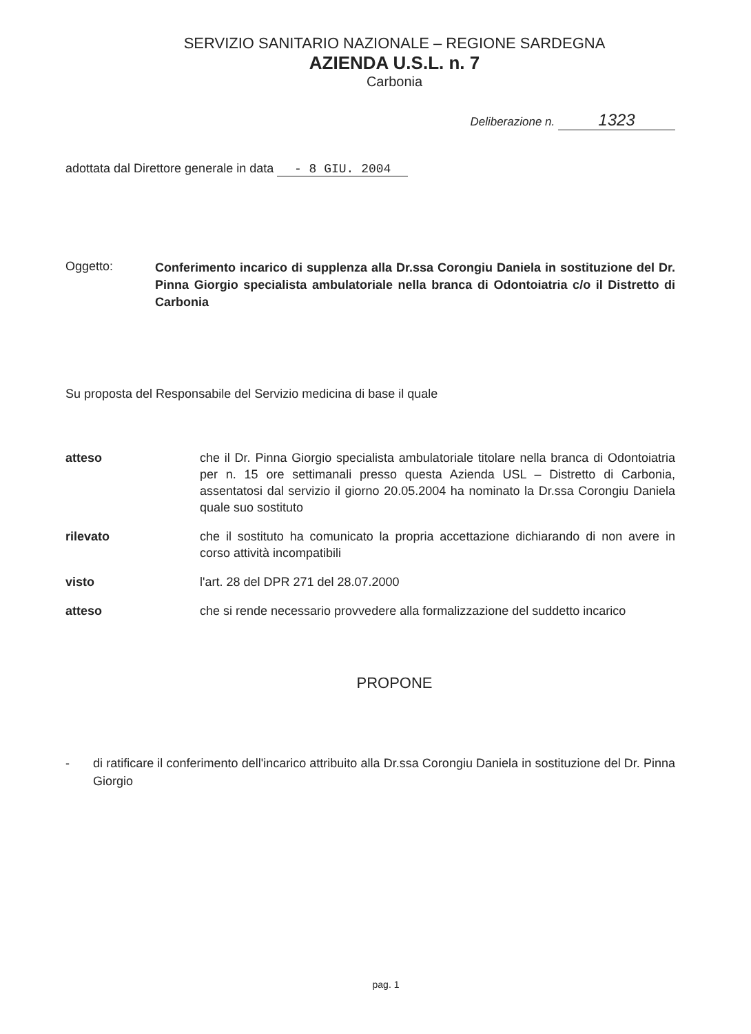SERVIZIO SANITARIO NAZIONALE – REGIONE SARDEGNA
AZIENDA U.S.L. n. 7
Carbonia
Deliberazione n. 1323
adottata dal Direttore generale in data - 8 GIU. 2004
Oggetto:
Conferimento incarico di supplenza alla Dr.ssa Corongiu Daniela in sostituzione del Dr. Pinna Giorgio specialista ambulatoriale nella branca di Odontoiatria c/o il Distretto di Carbonia
Su proposta del Responsabile del Servizio medicina di base il quale
atteso che il Dr. Pinna Giorgio specialista ambulatoriale titolare nella branca di Odontoiatria per n. 15 ore settimanali presso questa Azienda USL – Distretto di Carbonia, assentatosi dal servizio il giorno 20.05.2004 ha nominato la Dr.ssa Corongiu Daniela quale suo sostituto
rilevato che il sostituto ha comunicato la propria accettazione dichiarando di non avere in corso attività incompatibili
visto l'art. 28 del DPR 271 del 28.07.2000
atteso che si rende necessario provvedere alla formalizzazione del suddetto incarico
PROPONE
- di ratificare il conferimento dell'incarico attribuito alla Dr.ssa Corongiu Daniela in sostituzione del Dr. Pinna Giorgio
pag. 1